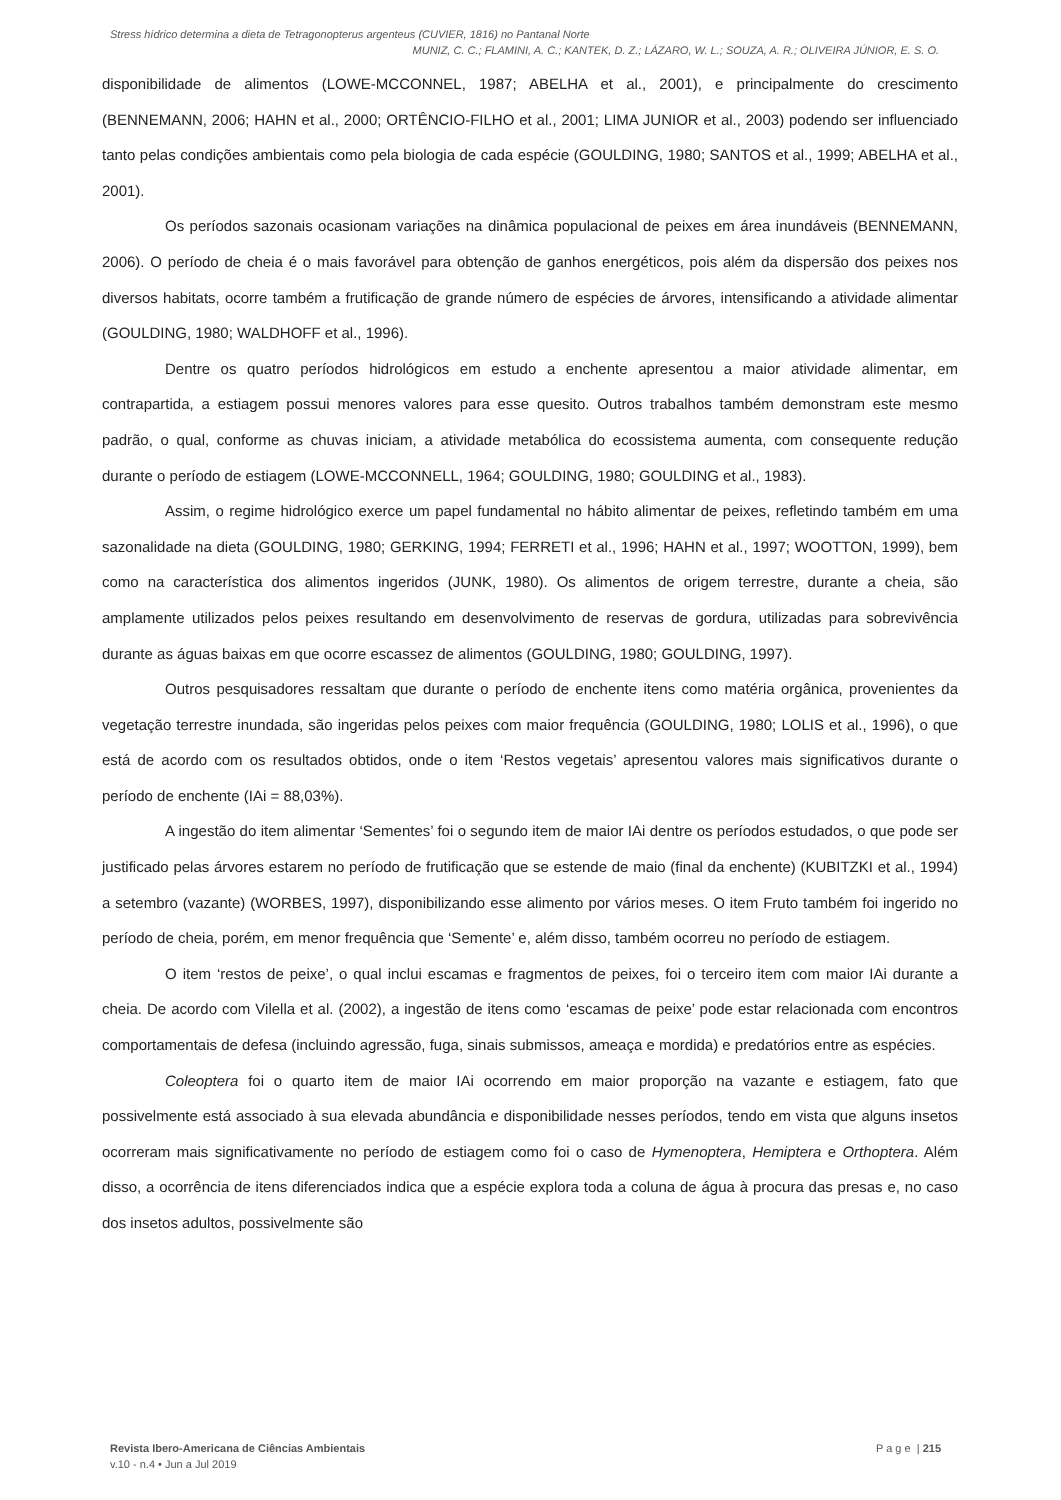Stress hídrico determina a dieta de Tetragonopterus argenteus (CUVIER, 1816) no Pantanal Norte
MUNIZ, C. C.; FLAMINI, A. C.; KANTEK, D. Z.; LÁZARO, W. L.; SOUZA, A. R.; OLIVEIRA JÚNIOR, E. S. O.
disponibilidade de alimentos (LOWE-MCCONNEL, 1987; ABELHA et al., 2001), e principalmente do crescimento (BENNEMANN, 2006; HAHN et al., 2000; ORTÊNCIO-FILHO et al., 2001; LIMA JUNIOR et al., 2003) podendo ser influenciado tanto pelas condições ambientais como pela biologia de cada espécie (GOULDING, 1980; SANTOS et al., 1999; ABELHA et al., 2001).
Os períodos sazonais ocasionam variações na dinâmica populacional de peixes em área inundáveis (BENNEMANN, 2006). O período de cheia é o mais favorável para obtenção de ganhos energéticos, pois além da dispersão dos peixes nos diversos habitats, ocorre também a frutificação de grande número de espécies de árvores, intensificando a atividade alimentar (GOULDING, 1980; WALDHOFF et al., 1996).
Dentre os quatro períodos hidrológicos em estudo a enchente apresentou a maior atividade alimentar, em contrapartida, a estiagem possui menores valores para esse quesito. Outros trabalhos também demonstram este mesmo padrão, o qual, conforme as chuvas iniciam, a atividade metabólica do ecossistema aumenta, com consequente redução durante o período de estiagem (LOWE-MCCONNELL, 1964; GOULDING, 1980; GOULDING et al., 1983).
Assim, o regime hidrológico exerce um papel fundamental no hábito alimentar de peixes, refletindo também em uma sazonalidade na dieta (GOULDING, 1980; GERKING, 1994; FERRETI et al., 1996; HAHN et al., 1997; WOOTTON, 1999), bem como na característica dos alimentos ingeridos (JUNK, 1980). Os alimentos de origem terrestre, durante a cheia, são amplamente utilizados pelos peixes resultando em desenvolvimento de reservas de gordura, utilizadas para sobrevivência durante as águas baixas em que ocorre escassez de alimentos (GOULDING, 1980; GOULDING, 1997).
Outros pesquisadores ressaltam que durante o período de enchente itens como matéria orgânica, provenientes da vegetação terrestre inundada, são ingeridas pelos peixes com maior frequência (GOULDING, 1980; LOLIS et al., 1996), o que está de acordo com os resultados obtidos, onde o item ‘Restos vegetais’ apresentou valores mais significativos durante o período de enchente (IAi = 88,03%).
A ingestão do item alimentar ‘Sementes’ foi o segundo item de maior IAi dentre os períodos estudados, o que pode ser justificado pelas árvores estarem no período de frutificação que se estende de maio (final da enchente) (KUBITZKI et al., 1994) a setembro (vazante) (WORBES, 1997), disponibilizando esse alimento por vários meses. O item Fruto também foi ingerido no período de cheia, porém, em menor frequência que ‘Semente’ e, além disso, também ocorreu no período de estiagem.
O item ‘restos de peixe’, o qual inclui escamas e fragmentos de peixes, foi o terceiro item com maior IAi durante a cheia. De acordo com Vilella et al. (2002), a ingestão de itens como ‘escamas de peixe’ pode estar relacionada com encontros comportamentais de defesa (incluindo agressão, fuga, sinais submissos, ameaça e mordida) e predatórios entre as espécies.
Coleoptera foi o quarto item de maior IAi ocorrendo em maior proporção na vazante e estiagem, fato que possivelmente está associado à sua elevada abundância e disponibilidade nesses períodos, tendo em vista que alguns insetos ocorreram mais significativamente no período de estiagem como foi o caso de Hymenoptera, Hemiptera e Orthoptera. Além disso, a ocorrência de itens diferenciados indica que a espécie explora toda a coluna de água à procura das presas e, no caso dos insetos adultos, possivelmente são
Revista Ibero-Americana de Ciências Ambientais
v.10 - n.4 • Jun a Jul 2019
P a g e | 215